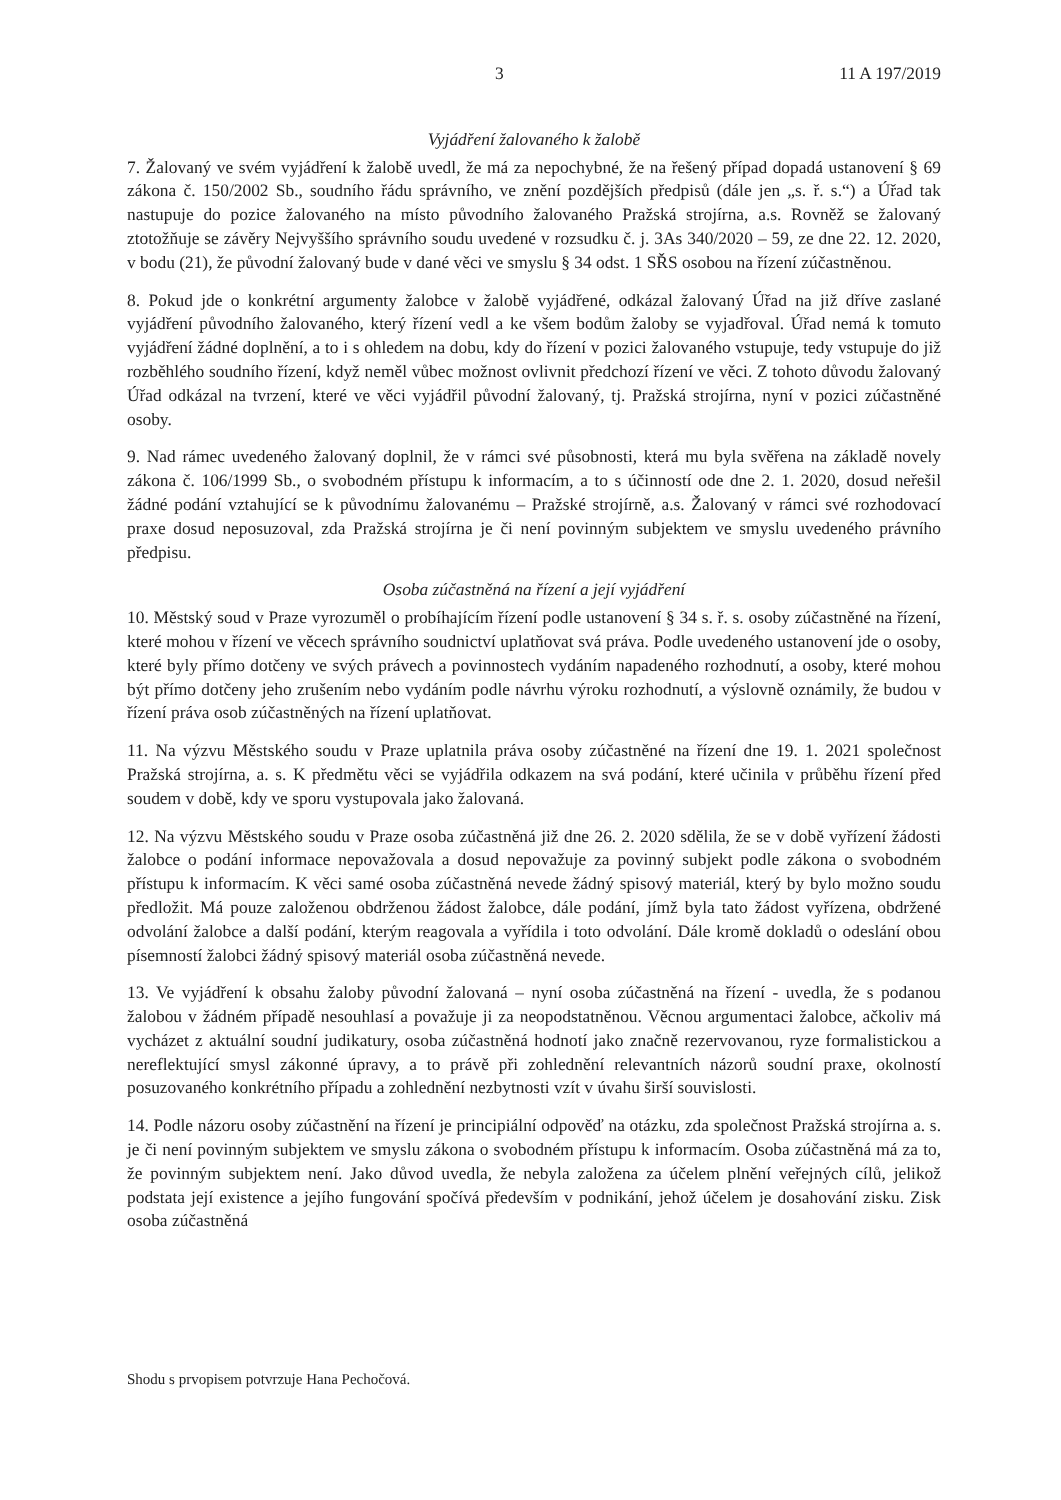3 11 A 197/2019
Vyjádření žalovaného k žalobě
7. Žalovaný ve svém vyjádření k žalobě uvedl, že má za nepochybné, že na řešený případ dopadá ustanovení § 69 zákona č. 150/2002 Sb., soudního řádu správního, ve znění pozdějších předpisů (dále jen „s. ř. s.“) a Úřad tak nastupuje do pozice žalovaného na místo původního žalovaného Pražská strojírna, a.s. Rovněž se žalovaný ztotožňuje se závěry Nejvyššího správního soudu uvedené v rozsudku č. j. 3As 340/2020 – 59, ze dne 22. 12. 2020, v bodu (21), že původní žalovaný bude v dané věci ve smyslu § 34 odst. 1 SŘS osobou na řízení zúčastněnou.
8. Pokud jde o konkrétní argumenty žalobce v žalobě vyjádřené, odkázal žalovaný Úřad na již dříve zaslané vyjádření původního žalovaného, který řízení vedl a ke všem bodům žaloby se vyjadřoval. Úřad nemá k tomuto vyjádření žádné doplnění, a to i s ohledem na dobu, kdy do řízení v pozici žalovaného vstupuje, tedy vstupuje do již rozběhlého soudního řízení, když neměl vůbec možnost ovlivnit předchozí řízení ve věci. Z tohoto důvodu žalovaný Úřad odkázal na tvrzení, které ve věci vyjádřil původní žalovaný, tj. Pražská strojírna, nyní v pozici zúčastněné osoby.
9. Nad rámec uvedeného žalovaný doplnil, že v rámci své působnosti, která mu byla svěřena na základě novely zákona č. 106/1999 Sb., o svobodném přístupu k informacím, a to s účinností ode dne 2. 1. 2020, dosud neřešil žádné podání vztahující se k původnímu žalovanému – Pražské strojírně, a.s. Žalovaný v rámci své rozhodovací praxe dosud neposuzoval, zda Pražská strojírna je či není povinným subjektem ve smyslu uvedeného právního předpisu.
Osoba zúčastněná na řízení a její vyjádření
10. Městský soud v Praze vyrozuměl o probíhajícím řízení podle ustanovení § 34 s. ř. s. osoby zúčastněné na řízení, které mohou v řízení ve věcech správního soudnictví uplatňovat svá práva. Podle uvedeného ustanovení jde o osoby, které byly přímo dotčeny ve svých právech a povinnostech vydáním napadeného rozhodnutí, a osoby, které mohou být přímo dotčeny jeho zrušením nebo vydáním podle návrhu výroku rozhodnutí, a výslovně oznámily, že budou v řízení práva osob zúčastněných na řízení uplatňovat.
11. Na výzvu Městského soudu v Praze uplatnila práva osoby zúčastněné na řízení dne 19. 1. 2021 společnost Pražská strojírna, a. s. K předmětu věci se vyjádřila odkazem na svá podání, které učinila v průběhu řízení před soudem v době, kdy ve sporu vystupovala jako žalovaná.
12. Na výzvu Městského soudu v Praze osoba zúčastněná již dne 26. 2. 2020 sdělila, že se v době vyřízení žádosti žalobce o podání informace nepovažovala a dosud nepovažuje za povinný subjekt podle zákona o svobodném přístupu k informacím. K věci samé osoba zúčastněná nevede žádný spisový materiál, který by bylo možno soudu předložit. Má pouze založenou obdrženou žádost žalobce, dále podání, jímž byla tato žádost vyřízena, obdržené odvolání žalobce a další podání, kterým reagovala a vyřídila i toto odvolání. Dále kromě dokladů o odeslání obou písemností žalobci žádný spisový materiál osoba zúčastněná nevede.
13. Ve vyjádření k obsahu žaloby původní žalovaná – nyní osoba zúčastněná na řízení - uvedla, že s podanou žalobou v žádném případě nesouhlasí a považuje ji za neopodstatněnou. Věcnou argumentaci žalobce, ačkoliv má vycházet z aktuální soudní judikatury, osoba zúčastněná hodnotí jako značně rezervovanou, ryze formalistickou a nereflektující smysl zákonné úpravy, a to právě při zohlednění relevantních názorů soudní praxe, okolností posuzovaného konkrétního případu a zohlednění nezbytnosti vzít v úvahu širší souvislosti.
14. Podle názoru osoby zúčastnění na řízení je principiální odpověď na otázku, zda společnost Pražská strojírna a. s. je či není povinným subjektem ve smyslu zákona o svobodném přístupu k informacím. Osoba zúčastněná má za to, že povinným subjektem není. Jako důvod uvedla, že nebyla založena za účelem plnění veřejných cílů, jelikož podstata její existence a jejího fungování spočívá především v podnikání, jehož účelem je dosahování zisku. Zisk osoba zúčastněná
Shodu s prvopisem potvrzuje Hana Pechočová.